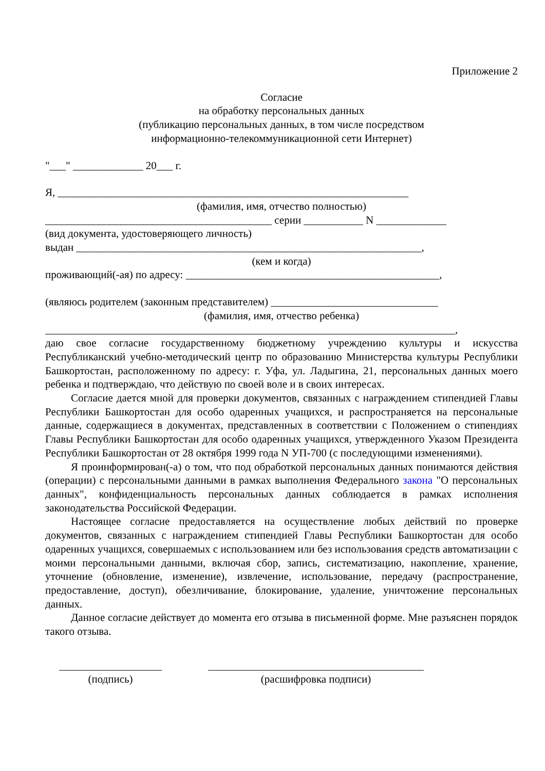Приложение 2
Согласие
на обработку персональных данных
(публикацию персональных данных, в том числе посредством
информационно-телекоммуникационной сети Интернет)
"___" _____________ 20___ г.
Я, _________________________________________________________________
(фамилия, имя, отчество полностью)
__________________________________________ серии ___________ N _____________
(вид документа, удостоверяющего личность)
выдан ________________________________________________________________,
(кем и когда)
проживающий(-ая) по адресу: _______________________________________________,
(являюсь родителем (законным представителем) _______________________________
(фамилия, имя, отчество ребенка)
____________________________________________________________________________,
даю свое согласие государственному бюджетному учреждению культуры и искусства Республиканский учебно-методический центр по образованию Министерства культуры Республики Башкортостан, расположенному по адресу: г. Уфа, ул. Ладыгина, 21, персональных данных моего ребенка и подтверждаю, что действую по своей воле и в своих интересах.
Согласие дается мной для проверки документов, связанных с награждением стипендией Главы Республики Башкортостан для особо одаренных учащихся, и распространяется на персональные данные, содержащиеся в документах, представленных в соответствии с Положением о стипендиях Главы Республики Башкортостан для особо одаренных учащихся, утвержденного Указом Президента Республики Башкортостан от 28 октября 1999 года N УП-700 (с последующими изменениями).
Я проинформирован(-а) о том, что под обработкой персональных данных понимаются действия (операции) с персональными данными в рамках выполнения Федерального закона "О персональных данных", конфиденциальность персональных данных соблюдается в рамках исполнения законодательства Российской Федерации.
Настоящее согласие предоставляется на осуществление любых действий по проверке документов, связанных с награждением стипендией Главы Республики Башкортостан для особо одаренных учащихся, совершаемых с использованием или без использования средств автоматизации с моими персональными данными, включая сбор, запись, систематизацию, накопление, хранение, уточнение (обновление, изменение), извлечение, использование, передачу (распространение, предоставление, доступ), обезличивание, блокирование, удаление, уничтожение персональных данных.
Данное согласие действует до момента его отзыва в письменной форме. Мне разъяснен порядок такого отзыва.
___________________
(подпись)
________________________________________
(расшифровка подписи)